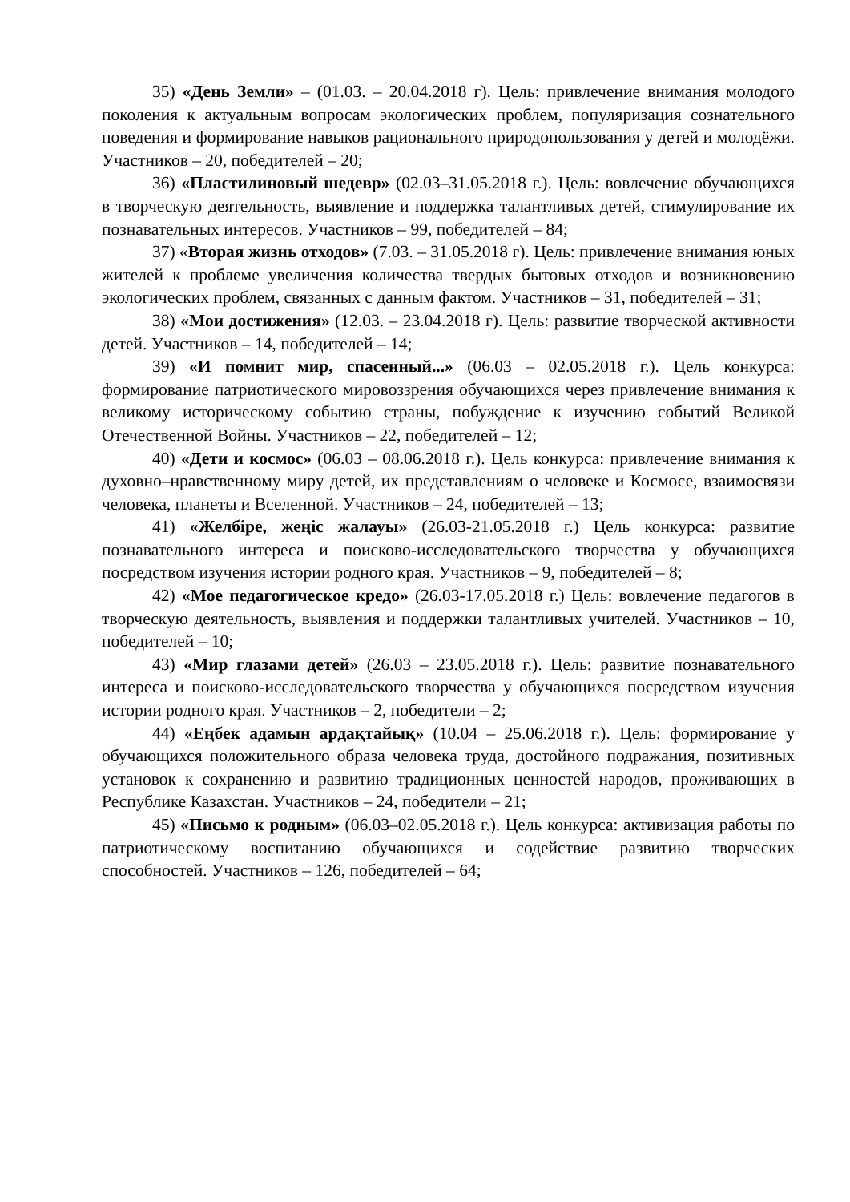35) «День Земли» – (01.03. – 20.04.2018 г). Цель: привлечение внимания молодого поколения к актуальным вопросам экологических проблем, популяризация сознательного поведения и формирование навыков рационального природопользования у детей и молодёжи. Участников – 20, победителей – 20;
36) «Пластилиновый шедевр» (02.03–31.05.2018 г.). Цель: вовлечение обучающихся в творческую деятельность, выявление и поддержка талантливых детей, стимулирование их познавательных интересов. Участников – 99, победителей – 84;
37) «Вторая жизнь отходов» (7.03. – 31.05.2018 г). Цель: привлечение внимания юных жителей к проблеме увеличения количества твердых бытовых отходов и возникновению экологических проблем, связанных с данным фактом. Участников – 31, победителей – 31;
38) «Мои достижения» (12.03. – 23.04.2018 г). Цель: развитие творческой активности детей. Участников – 14, победителей – 14;
39) «И помнит мир, спасенный...» (06.03 – 02.05.2018 г.). Цель конкурса: формирование патриотического мировоззрения обучающихся через привлечение внимания к великому историческому событию страны, побуждение к изучению событий Великой Отечественной Войны. Участников – 22, победителей – 12;
40) «Дети и космос» (06.03 – 08.06.2018 г.). Цель конкурса: привлечение внимания к духовно–нравственному миру детей, их представлениям о человеке и Космосе, взаимосвязи человека, планеты и Вселенной. Участников – 24, победителей – 13;
41) «Желбіре, жеңіс жалауы» (26.03-21.05.2018 г.) Цель конкурса: развитие познавательного интереса и поисково-исследовательского творчества у обучающихся посредством изучения истории родного края. Участников – 9, победителей – 8;
42) «Мое педагогическое кредо» (26.03-17.05.2018 г.) Цель: вовлечение педагогов в творческую деятельность, выявления и поддержки талантливых учителей. Участников – 10, победителей – 10;
43) «Мир глазами детей» (26.03 – 23.05.2018 г.). Цель: развитие познавательного интереса и поисково-исследовательского творчества у обучающихся посредством изучения истории родного края. Участников – 2, победители – 2;
44) «Еңбек адамын ардақтайық» (10.04 – 25.06.2018 г.). Цель: формирование у обучающихся положительного образа человека труда, достойного подражания, позитивных установок к сохранению и развитию традиционных ценностей народов, проживающих в Республике Казахстан. Участников – 24, победители – 21;
45) «Письмо к родным» (06.03–02.05.2018 г.). Цель конкурса: активизация работы по патриотическому воспитанию обучающихся и содействие развитию творческих способностей. Участников – 126, победителей – 64;